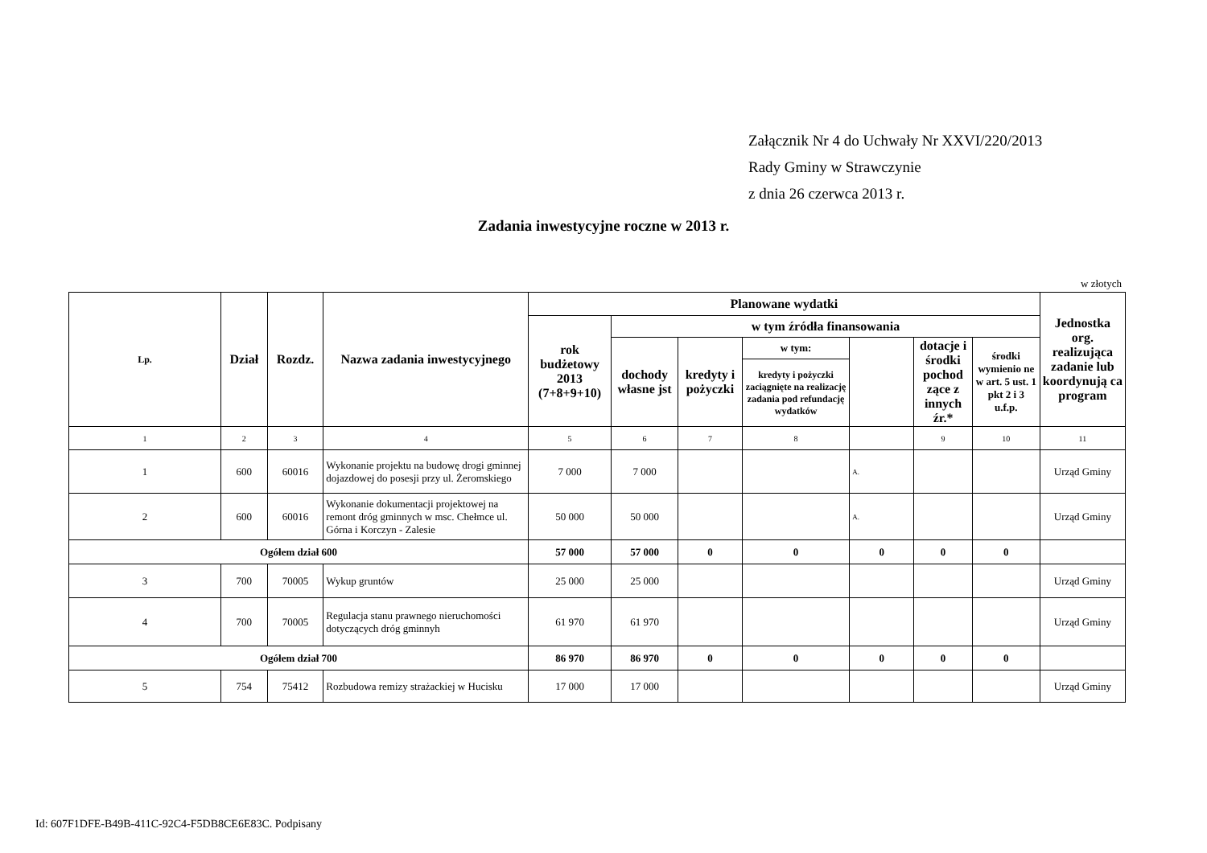Załącznik Nr 4 do Uchwały Nr XXVI/220/2013
Rady Gminy w Strawczynie
z dnia 26 czerwca 2013 r.
Zadania inwestycyjne roczne w 2013 r.
w złotych
| Lp. | Dział | Rozdz. | Nazwa zadania inwestycyjnego | Planowane wydatki | | | | | | | Jednostka org. realizująca zadanie lub koordynują ca program |
| --- | --- | --- | --- | --- | --- | --- | --- | --- | --- | --- | --- |
| | | | | rok budżetowy 2013 (7+8+9+10) | w tym źródła finansowania | | | | | | |
| | | | | | dochody własne jst | kredyty i pożyczki | w tym: | | dotacje i środki pochod zące z innych źr.* | środki wymienio ne w art. 5 ust. 1 pkt 2 i 3 u.f.p. | |
| | | | | | | | kredyty i pożyczki zaciągnięte na realizację zadania pod refundację wydatków | | | | |
| 1 | 2 | 3 | 4 | 5 | 6 | 7 | 8 | | 9 | 10 | 11 |
| 1 | 600 | 60016 | Wykonanie projektu na budowę drogi gminnej dojazdowej do posesji przy ul. Żeromskiego | 7 000 | 7 000 | | | A. | | | Urząd Gminy |
| 2 | 600 | 60016 | Wykonanie dokumentacji projektowej na remont dróg gminnych w msc. Chełmce ul. Górna i Korczyn - Zalesie | 50 000 | 50 000 | | | A. | | | Urząd Gminy |
| Ogółem dział 600 | | | | 57 000 | 57 000 | 0 | 0 | 0 | 0 | 0 | |
| 3 | 700 | 70005 | Wykup gruntów | 25 000 | 25 000 | | | | | | Urząd Gminy |
| 4 | 700 | 70005 | Regulacja stanu prawnego nieruchomości dotyczących dróg gminnyh | 61 970 | 61 970 | | | | | | Urząd Gminy |
| Ogółem dział 700 | | | | 86 970 | 86 970 | 0 | 0 | 0 | 0 | 0 | |
| 5 | 754 | 75412 | Rozbudowa remizy strażackiej w Hucisku | 17 000 | 17 000 | | | | | | Urząd Gminy |
Id: 607F1DFE-B49B-411C-92C4-F5DB8CE6E83C. Podpisany